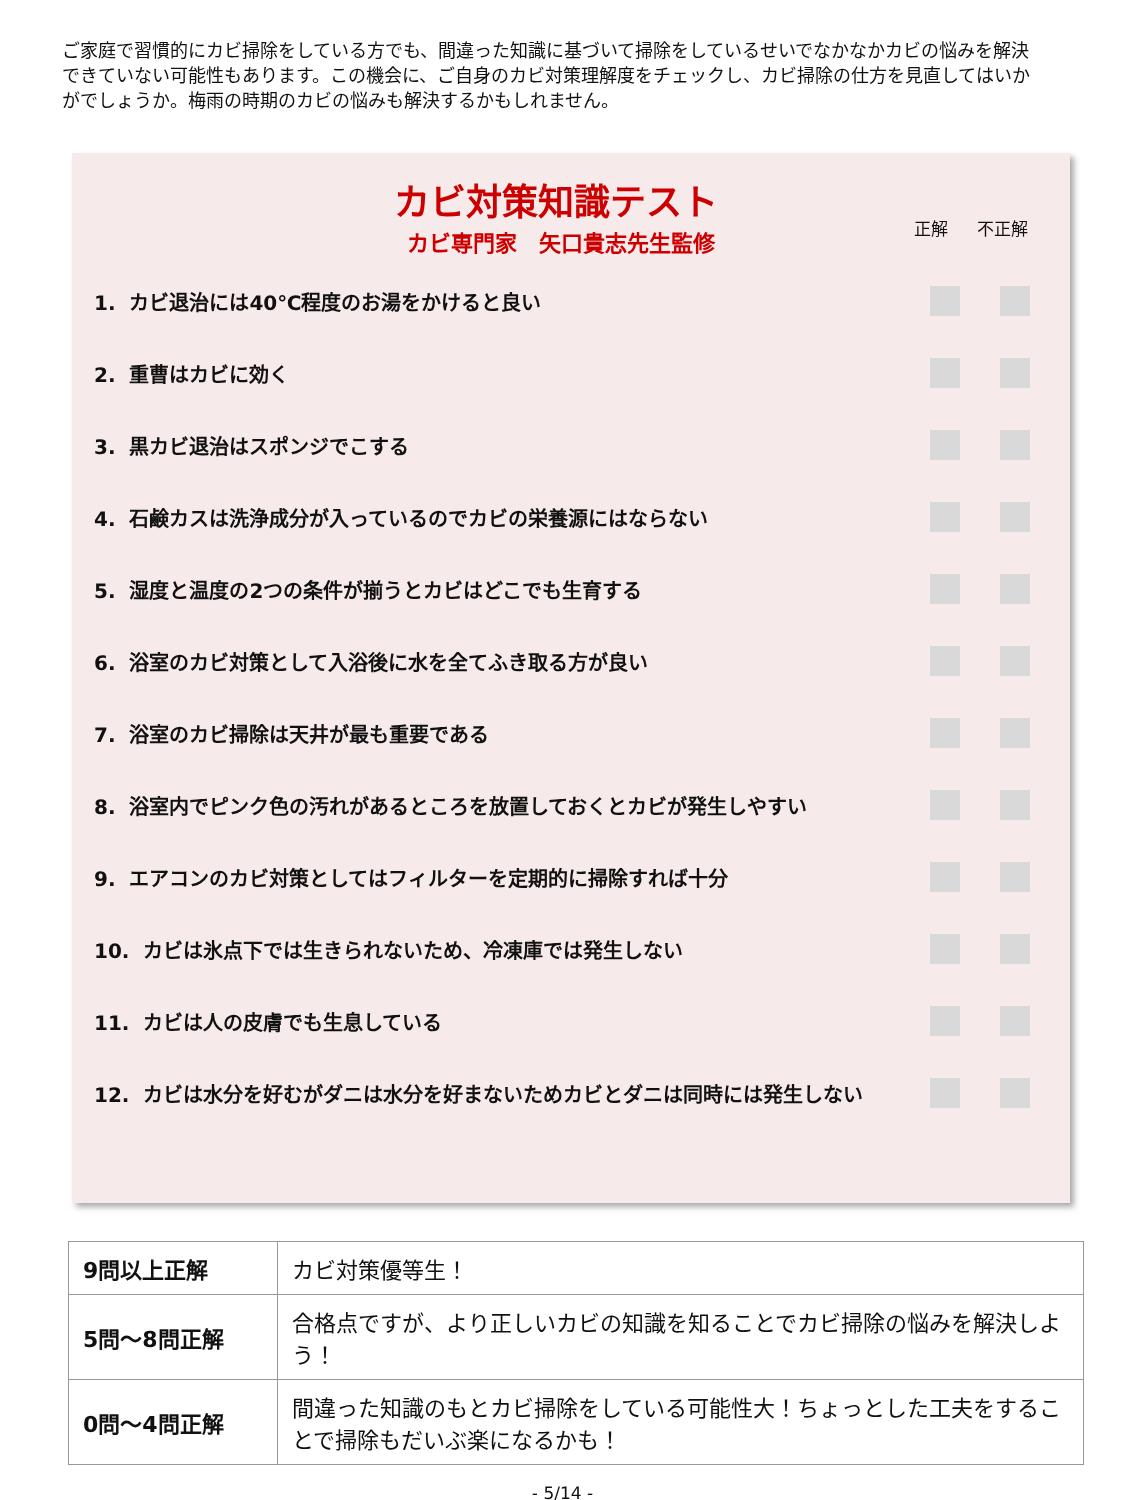ご家庭で習慣的にカビ掃除をしている方でも、間違った知識に基づいて掃除をしているせいでなかなかカビの悩みを解決できていない可能性もあります。この機会に、ご自身のカビ対策理解度をチェックし、カビ掃除の仕方を見直してはいかがでしょうか。梅雨の時期のカビの悩みも解決するかもしれません。
カビ対策知識テスト
カビ専門家　矢口貴志先生監修
正解 不正解
1. カビ退治には40℃程度のお湯をかけると良い
2. 重曹はカビに効く
3. 黒カビ退治はスポンジでこする
4. 石鹸カスは洗浄成分が入っているのでカビの栄養源にはならない
5. 湿度と温度の2つの条件が揃うとカビはどこでも生育する
6. 浴室のカビ対策として入浴後に水を全てふき取る方が良い
7. 浴室のカビ掃除は天井が最も重要である
8. 浴室内でピンク色の汚れがあるところを放置しておくとカビが発生しやすい
9. エアコンのカビ対策としてはフィルターを定期的に掃除すれば十分
10. カビは氷点下では生きられないため、冷凍庫では発生しない
11. カビは人の皮膚でも生息している
12. カビは水分を好むがダニは水分を好まないためカビとダニは同時には発生しない
| 9問以上正解 | カビ対策優等生！ |
| 5問～8問正解 | 合格点ですが、より正しいカビの知識を知ることでカビ掃除の悩みを解決しよう！ |
| 0問～4問正解 | 間違った知識のもとカビ掃除をしている可能性大！ちょっとした工夫をすることで掃除もだいぶ楽になるかも！ |
- 5/14 -